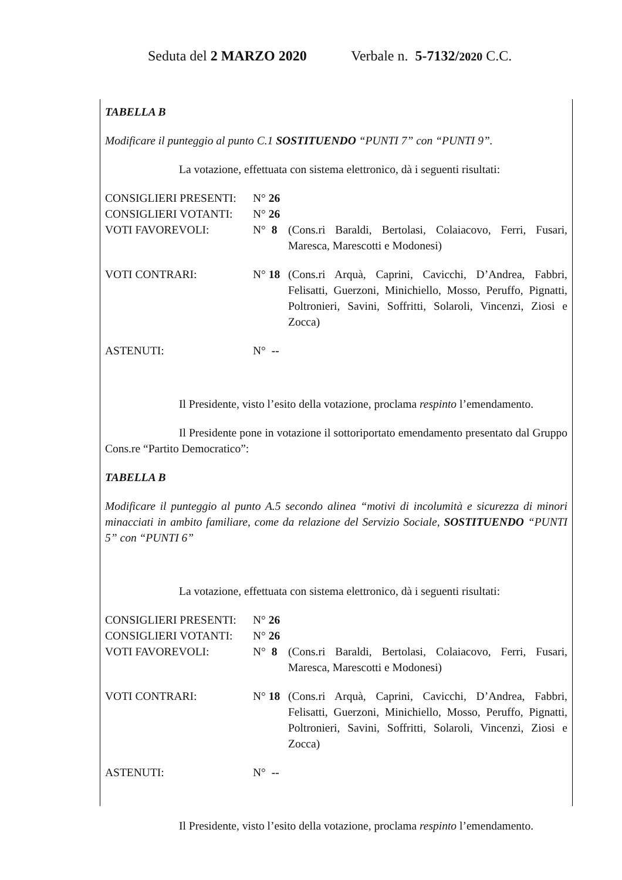Seduta del 2 MARZO 2020 Verbale n. 5-7132/2020 C.C.
TABELLA B
Modificare il punteggio al punto C.1 SOSTITUENDO “PUNTI 7” con “PUNTI 9”.
La votazione, effettuata con sistema elettronico, dà i seguenti risultati:
| CONSIGLIERI PRESENTI: | N° 26 | |
| CONSIGLIERI VOTANTI: | N° 26 | |
| VOTI FAVOREVOLI: | N° 8 | (Cons.ri Baraldi, Bertolasi, Colaiacovo, Ferri, Fusari, Maresca, Marescotti e Modonesi) |
| VOTI CONTRARI: | N° 18 | (Cons.ri Arquà, Caprini, Cavicchi, D’Andrea, Fabbri, Felisatti, Guerzoni, Minichiello, Mosso, Peruffo, Pignatti, Poltronieri, Savini, Soffritti, Solaroli, Vincenzi, Ziosi e Zocca) |
| ASTENUTI: | N° -- | |
Il Presidente, visto l’esito della votazione, proclama respinto l’emendamento.
Il Presidente pone in votazione il sottoriportato emendamento presentato dal Gruppo Cons.re “Partito Democratico”:
TABELLA B
Modificare il punteggio al punto A.5 secondo alinea “motivi di incolumità e sicurezza di minori minacciati in ambito familiare, come da relazione del Servizio Sociale, SOSTITUENDO “PUNTI 5” con “PUNTI 6”
La votazione, effettuata con sistema elettronico, dà i seguenti risultati:
| CONSIGLIERI PRESENTI: | N° 26 | |
| CONSIGLIERI VOTANTI: | N° 26 | |
| VOTI FAVOREVOLI: | N° 8 | (Cons.ri Baraldi, Bertolasi, Colaiacovo, Ferri, Fusari, Maresca, Marescotti e Modonesi) |
| VOTI CONTRARI: | N° 18 | (Cons.ri Arquà, Caprini, Cavicchi, D’Andrea, Fabbri, Felisatti, Guerzoni, Minichiello, Mosso, Peruffo, Pignatti, Poltronieri, Savini, Soffritti, Solaroli, Vincenzi, Ziosi e Zocca) |
| ASTENUTI: | N° -- | |
Il Presidente, visto l’esito della votazione, proclama respinto l’emendamento.